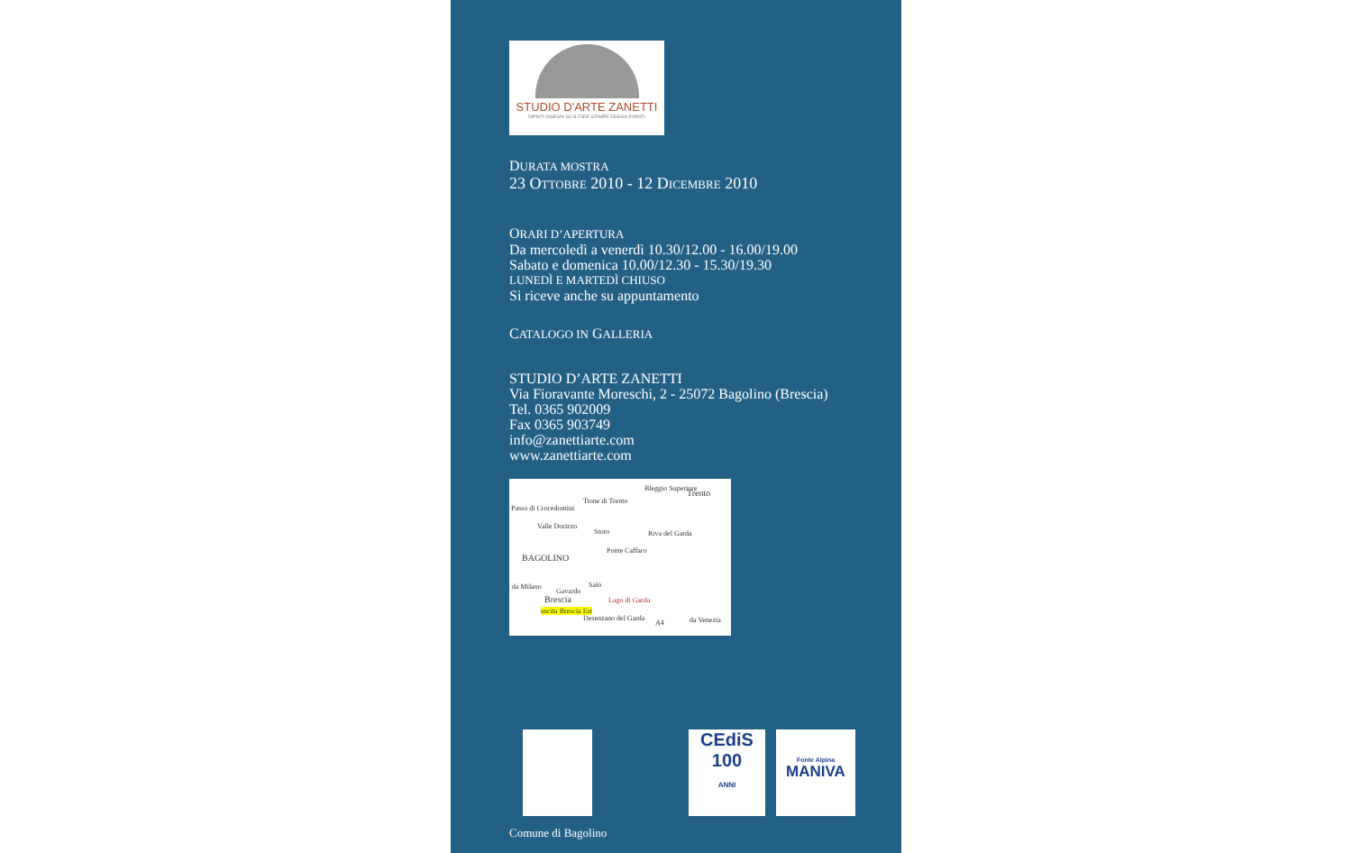STUDIO D'ARTE ZANETTI
DIPINTI DISEGNI SCULTURE STAMPE DESIGN EVENTI
DURATA MOSTRA
23 OTTOBRE 2010 - 12 DICEMBRE 2010
ORARI D’APERTURA
Da mercoledì a venerdì 10.30/12.00 - 16.00/19.00
Sabato e domenica 10.00/12.30 - 15.30/19.30
LUNEDÌ E MARTEDÌ CHIUSO
Si riceve anche su appuntamento
CATALOGO IN GALLERIA
STUDIO D’ARTE ZANETTI
Via Fioravante Moreschi, 2 - 25072 Bagolino (Brescia)
Tel. 0365 902009
Fax 0365 903749
info@zanettiarte.com
www.zanettiarte.com
Bleggio Superiore Trento
Tione di Trento
Passo di Crocedomini
Valle Dorizzo
Storo Riva del Garda
BAGOLINO
Ponte Caffaro
Salò da Milano
Gavardo
Brescia Lago di Garda
uscita Brescia Est
Desenzano del Garda
A4 da Venezia
CEdiS
100
ANNI
Fonte Alpina
MANIVA
Comune di Bagolino